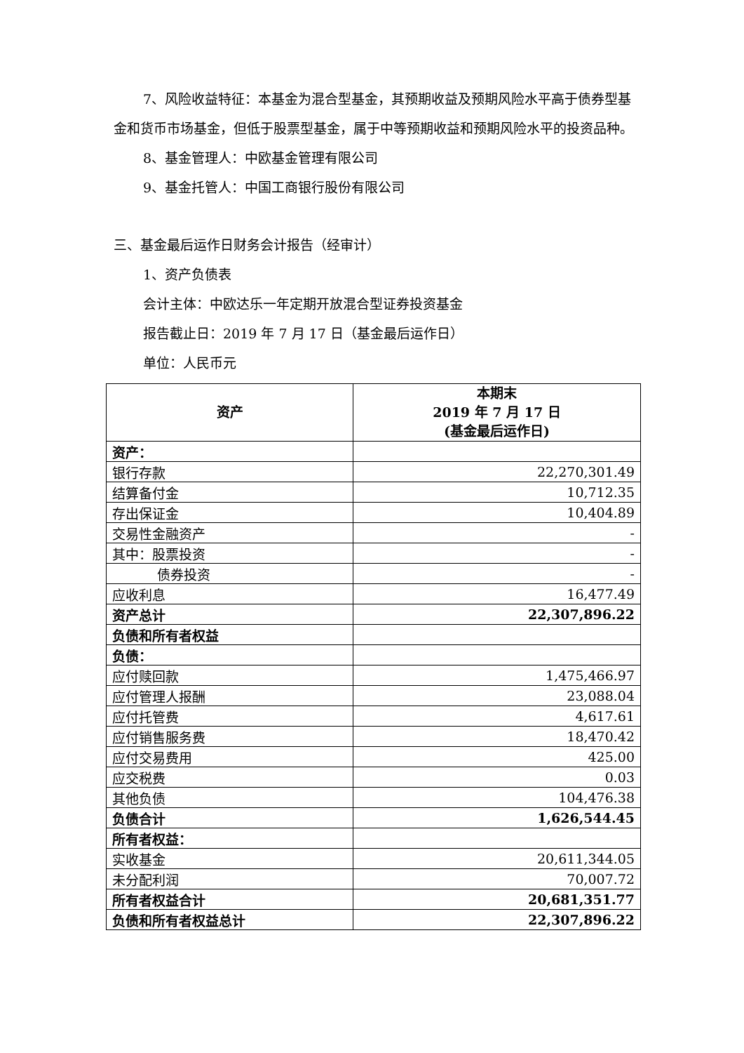7、风险收益特征：本基金为混合型基金，其预期收益及预期风险水平高于债券型基金和货币市场基金，但低于股票型基金，属于中等预期收益和预期风险水平的投资品种。
8、基金管理人：中欧基金管理有限公司
9、基金托管人：中国工商银行股份有限公司
三、基金最后运作日财务会计报告（经审计）
1、资产负债表
会计主体：中欧达乐一年定期开放混合型证券投资基金
报告截止日：2019 年 7 月 17 日（基金最后运作日）
单位：人民币元
| 资产 | 本期末 2019 年 7 月 17 日 (基金最后运作日) |
| --- | --- |
| 资产： | |
| 银行存款 | 22,270,301.49 |
| 结算备付金 | 10,712.35 |
| 存出保证金 | 10,404.89 |
| 交易性金融资产 | - |
| 其中：股票投资 | - |
| 债券投资 | - |
| 应收利息 | 16,477.49 |
| 资产总计 | 22,307,896.22 |
| 负债和所有者权益 | |
| 负债： | |
| 应付赎回款 | 1,475,466.97 |
| 应付管理人报酬 | 23,088.04 |
| 应付托管费 | 4,617.61 |
| 应付销售服务费 | 18,470.42 |
| 应付交易费用 | 425.00 |
| 应交税费 | 0.03 |
| 其他负债 | 104,476.38 |
| 负债合计 | 1,626,544.45 |
| 所有者权益： | |
| 实收基金 | 20,611,344.05 |
| 未分配利润 | 70,007.72 |
| 所有者权益合计 | 20,681,351.77 |
| 负债和所有者权益总计 | 22,307,896.22 |